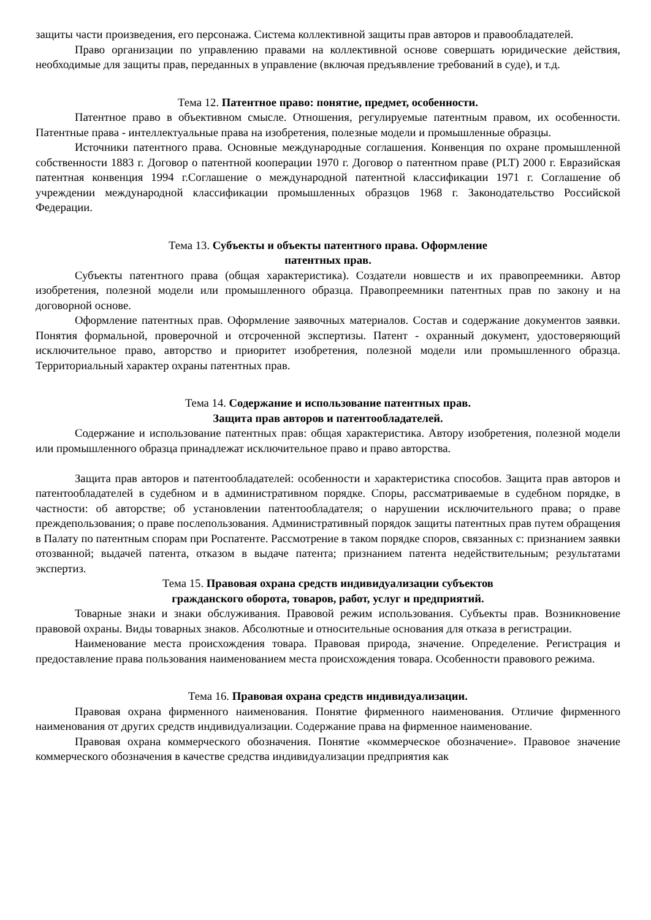защиты части произведения, его персонажа. Система коллективной защиты прав авторов и правообладателей.
Право организации по управлению правами на коллективной основе совершать юридические действия, необходимые для защиты прав, переданных в управление (включая предъявление требований в суде), и т.д.
Тема 12. Патентное право: понятие, предмет, особенности.
Патентное право в объективном смысле. Отношения, регулируемые патентным правом, их особенности. Патентные права - интеллектуальные права на изобретения, полезные модели и промышленные образцы.
Источники патентного права. Основные международные соглашения. Конвенция по охране промышленной собственности 1883 г. Договор о патентной кооперации 1970 г. Договор о патентном праве (PLT) 2000 г. Евразийская патентная конвенция 1994 г.Соглашение о международной патентной классификации 1971 г. Соглашение об учреждении международной классификации промышленных образцов 1968 г. Законодательство Российской Федерации.
Тема 13. Субъекты и объекты патентного права. Оформление
патентных прав.
Субъекты патентного права (общая характеристика). Создатели новшеств и их правопреемники. Автор изобретения, полезной модели или промышленного образца. Правопреемники патентных прав по закону и на договорной основе.
Оформление патентных прав. Оформление заявочных материалов. Состав и содержание документов заявки. Понятия формальной, проверочной и отсроченной экспертизы. Патент - охранный документ, удостоверяющий исключительное право, авторство и приоритет изобретения, полезной модели или промышленного образца. Территориальный характер охраны патентных прав.
Тема 14. Содержание и использование патентных прав.
Защита прав авторов и патентообладателей.
Содержание и использование патентных прав: общая характеристика. Автору изобретения, полезной модели или промышленного образца принадлежат исключительное право и право авторства.
Защита прав авторов и патентообладателей: особенности и характеристика способов. Защита прав авторов и патентообладателей в судебном и в административном порядке. Споры, рассматриваемые в судебном порядке, в частности: об авторстве; об установлении патентообладателя; о нарушении исключительного права; о праве преждепользования; о праве послепользования. Административный порядок защиты патентных прав путем обращения в Палату по патентным спорам при Роспатенте. Рассмотрение в таком порядке споров, связанных с: признанием заявки отозванной; выдачей патента, отказом в выдаче патента; признанием патента недействительным; результатами экспертиз.
Тема 15. Правовая охрана средств индивидуализации субъектов
гражданского оборота, товаров, работ, услуг и предприятий.
Товарные знаки и знаки обслуживания. Правовой режим использования. Субъекты прав. Возникновение правовой охраны. Виды товарных знаков. Абсолютные и относительные основания для отказа в регистрации.
Наименование места происхождения товара. Правовая природа, значение. Определение. Регистрация и предоставление права пользования наименованием места происхождения товара. Особенности правового режима.
Тема 16. Правовая охрана средств индивидуализации.
Правовая охрана фирменного наименования. Понятие фирменного наименования. Отличие фирменного наименования от других средств индивидуализации. Содержание права на фирменное наименование.
Правовая охрана коммерческого обозначения. Понятие «коммерческое обозначение». Правовое значение коммерческого обозначения в качестве средства индивидуализации предприятия как